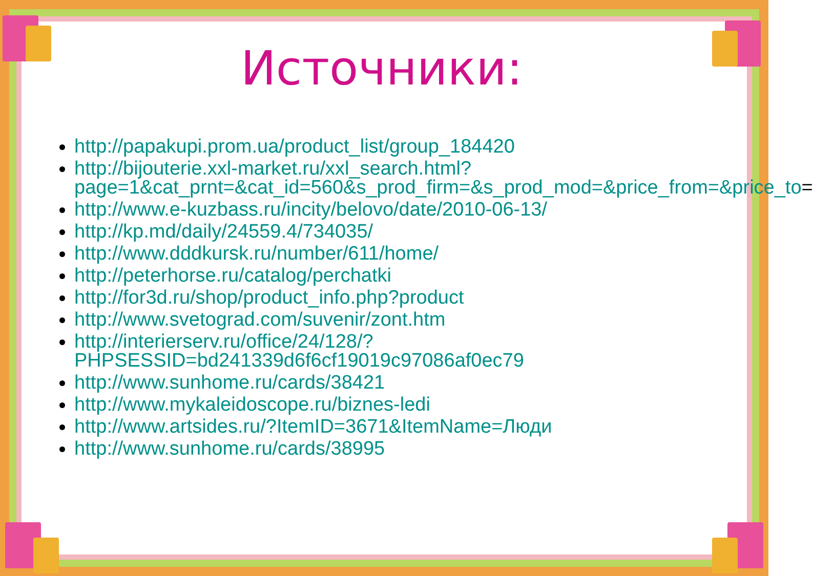Источники:
http://papakupi.prom.ua/product_list/group_184420
http://bijouterie.xxl-market.ru/xxl_search.html?page=1&cat_prnt=&cat_id=560&s_prod_firm=&s_prod_mod=&price_from=&price_to=
http://www.e-kuzbass.ru/incity/belovo/date/2010-06-13/
http://kp.md/daily/24559.4/734035/
http://www.dddkursk.ru/number/611/home/
http://peterhorse.ru/catalog/perchatki
http://for3d.ru/shop/product_info.php?product
http://www.svetograd.com/suvenir/zont.htm
http://interierserv.ru/office/24/128/?PHPSESSID=bd241339d6f6cf19019c97086af0ec79
http://www.sunhome.ru/cards/38421
http://www.mykaleidoscope.ru/biznes-ledi
http://www.artsides.ru/?ItemID=3671&ItemName=Люди
http://www.sunhome.ru/cards/38995